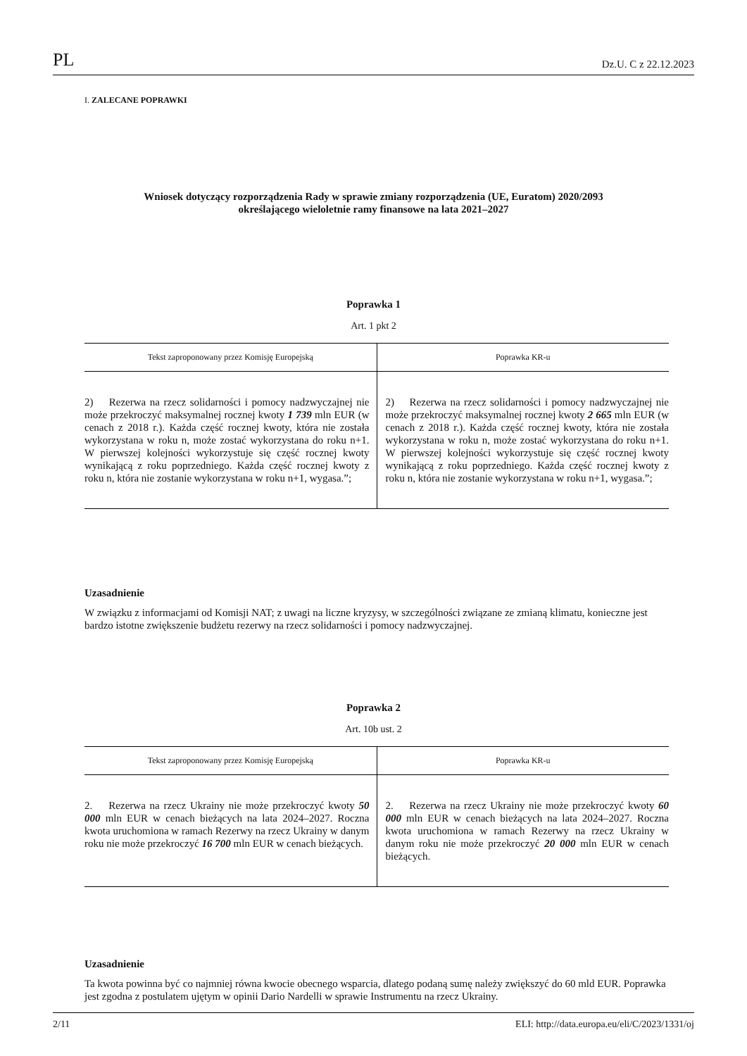PL Dz.U. C z 22.12.2023
I. ZALECANE POPRAWKI
Wniosek dotyczący rozporządzenia Rady w sprawie zmiany rozporządzenia (UE, Euratom) 2020/2093
określającego wieloletnie ramy finansowe na lata 2021–2027
Poprawka 1
Art. 1 pkt 2
| Tekst zaproponowany przez Komisję Europejską | Poprawka KR-u |
| --- | --- |
| 2) Rezerwa na rzecz solidarności i pomocy nadzwyczajnej nie może przekroczyć maksymalnej rocznej kwoty 1 739 mln EUR (w cenach z 2018 r.). Każda część rocznej kwoty, która nie została wykorzystana w roku n, może zostać wykorzystana do roku n+1. W pierwszej kolejności wykorzystuje się część rocznej kwoty wynikającą z roku poprzedniego. Każda część rocznej kwoty z roku n, która nie zostanie wykorzystana w roku n+1, wygasa.”; | 2) Rezerwa na rzecz solidarności i pomocy nadzwyczajnej nie może przekroczyć maksymalnej rocznej kwoty 2 665 mln EUR (w cenach z 2018 r.). Każda część rocznej kwoty, która nie została wykorzystana w roku n, może zostać wykorzystana do roku n+1. W pierwszej kolejności wykorzystuje się część rocznej kwoty wynikającą z roku poprzedniego. Każda część rocznej kwoty z roku n, która nie zostanie wykorzystana w roku n+1, wygasa.”; |
Uzasadnienie
W związku z informacjami od Komisji NAT; z uwagi na liczne kryzysy, w szczególności związane ze zmianą klimatu, konieczne jest bardzo istotne zwiększenie budżetu rezerwy na rzecz solidarności i pomocy nadzwyczajnej.
Poprawka 2
Art. 10b ust. 2
| Tekst zaproponowany przez Komisję Europejską | Poprawka KR-u |
| --- | --- |
| 2. Rezerwa na rzecz Ukrainy nie może przekroczyć kwoty 50 000 mln EUR w cenach bieżących na lata 2024–2027. Roczna kwota uruchomiona w ramach Rezerwy na rzecz Ukrainy w danym roku nie może przekroczyć 16 700 mln EUR w cenach bieżących. | 2. Rezerwa na rzecz Ukrainy nie może przekroczyć kwoty 60 000 mln EUR w cenach bieżących na lata 2024–2027. Roczna kwota uruchomiona w ramach Rezerwy na rzecz Ukrainy w danym roku nie może przekroczyć 20 000 mln EUR w cenach bieżących. |
Uzasadnienie
Ta kwota powinna być co najmniej równa kwocie obecnego wsparcia, dlatego podaną sumę należy zwiększyć do 60 mld EUR. Poprawka jest zgodna z postulatem ujętym w opinii Dario Nardelli w sprawie Instrumentu na rzecz Ukrainy.
2/11 ELI: http://data.europa.eu/eli/C/2023/1331/oj